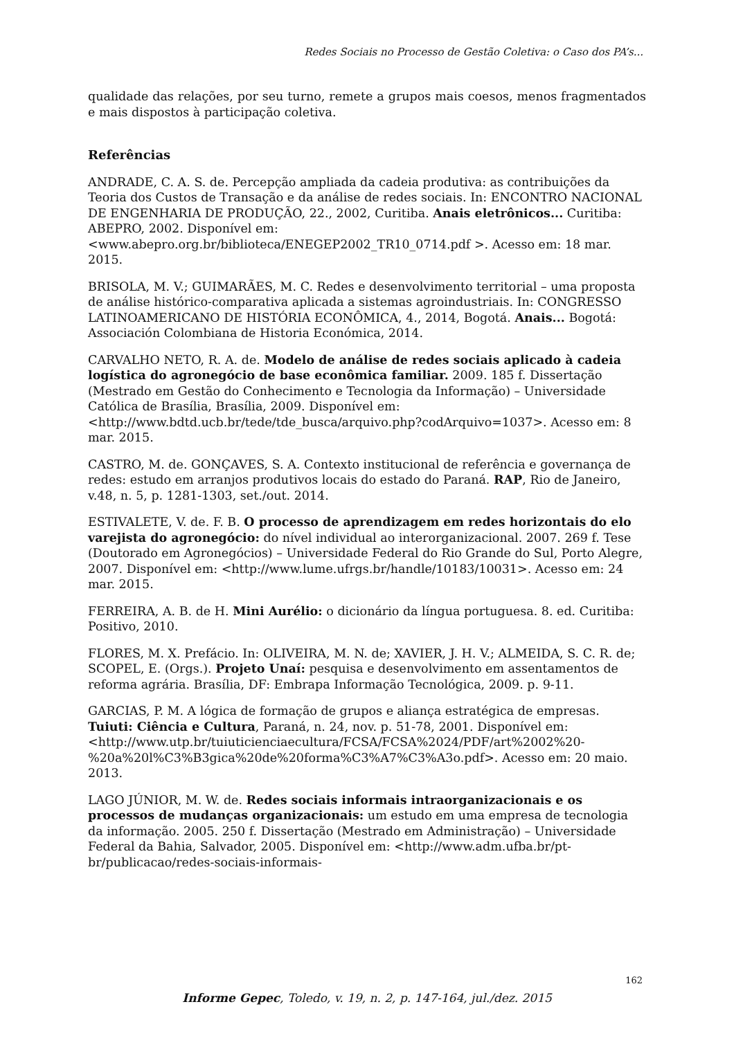Redes Sociais no Processo de Gestão Coletiva: o Caso dos PA’s...
qualidade das relações, por seu turno, remete a grupos mais coesos, menos fragmentados e mais dispostos à participação coletiva.
Referências
ANDRADE, C. A. S. de. Percepção ampliada da cadeia produtiva: as contribuições da Teoria dos Custos de Transação e da análise de redes sociais. In: ENCONTRO NACIONAL DE ENGENHARIA DE PRODUÇÃO, 22., 2002, Curitiba. Anais eletrônicos... Curitiba: ABEPRO, 2002. Disponível em: <www.abepro.org.br/biblioteca/ENEGEP2002_TR10_0714.pdf >. Acesso em: 18 mar. 2015.
BRISOLA, M. V.; GUIMARÃES, M. C. Redes e desenvolvimento territorial – uma proposta de análise histórico-comparativa aplicada a sistemas agroindustriais. In: CONGRESSO LATINOAMERICANO DE HISTÓRIA ECONÔMICA, 4., 2014, Bogotá. Anais... Bogotá: Associación Colombiana de Historia Económica, 2014.
CARVALHO NETO, R. A. de. Modelo de análise de redes sociais aplicado à cadeia logística do agronegócio de base econômica familiar. 2009. 185 f. Dissertação (Mestrado em Gestão do Conhecimento e Tecnologia da Informação) – Universidade Católica de Brasília, Brasília, 2009. Disponível em: <http://www.bdtd.ucb.br/tede/tde_busca/arquivo.php?codArquivo=1037>. Acesso em: 8 mar. 2015.
CASTRO, M. de. GONÇAVES, S. A. Contexto institucional de referência e governança de redes: estudo em arranjos produtivos locais do estado do Paraná. RAP, Rio de Janeiro, v.48, n. 5, p. 1281-1303, set./out. 2014.
ESTIVALETE, V. de. F. B. O processo de aprendizagem em redes horizontais do elo varejista do agronegócio: do nível individual ao interorganizacional. 2007. 269 f. Tese (Doutorado em Agronegócios) – Universidade Federal do Rio Grande do Sul, Porto Alegre, 2007. Disponível em: <http://www.lume.ufrgs.br/handle/10183/10031>. Acesso em: 24 mar. 2015.
FERREIRA, A. B. de H. Mini Aurélio: o dicionário da língua portuguesa. 8. ed. Curitiba: Positivo, 2010.
FLORES, M. X. Prefácio. In: OLIVEIRA, M. N. de; XAVIER, J. H. V.; ALMEIDA, S. C. R. de; SCOPEL, E. (Orgs.). Projeto Unaí: pesquisa e desenvolvimento em assentamentos de reforma agrária. Brasília, DF: Embrapa Informação Tecnológica, 2009. p. 9-11.
GARCIAS, P. M. A lógica de formação de grupos e aliança estratégica de empresas. Tuiuti: Ciência e Cultura, Paraná, n. 24, nov. p. 51-78, 2001. Disponível em: <http://www.utp.br/tuiuticienciaecultura/FCSA/FCSA%2024/PDF/art%2002%20-%20a%20l%C3%B3gica%20de%20forma%C3%A7%C3%A3o.pdf>. Acesso em: 20 maio. 2013.
LAGO JÚNIOR, M. W. de. Redes sociais informais intraorganizacionais e os processos de mudanças organizacionais: um estudo em uma empresa de tecnologia da informação. 2005. 250 f. Dissertação (Mestrado em Administração) – Universidade Federal da Bahia, Salvador, 2005. Disponível em: <http://www.adm.ufba.br/pt-br/publicacao/redes-sociais-informais-
162
Informe Gepec, Toledo, v. 19, n. 2, p. 147-164, jul./dez. 2015